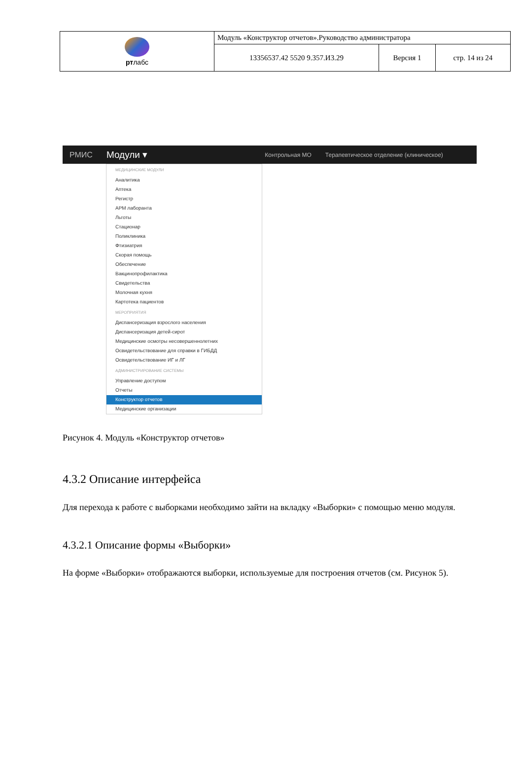| рт лабс | Модуль «Конструктор отчетов».Руководство администратора | | |
| | 13356537.42 5520 9.357.И3.29 | Версия 1 | стр. 14 из 24 |
РМИС Модули ▾ Контрольная МО Терапевтическое отделение (клиническое)
МЕДИЦИНСКИЕ МОДУЛИ
Аналитика
Аптека
Регистр
АРМ лаборанта
Льготы
Стационар
Поликлиника
Фтизиатрия
Скорая помощь
Обеспечение
Вакцинопрофилактика
Свидетельства
Молочная кухня
Картотека пациентов
МЕРОПРИЯТИЯ
Диспансеризация взрослого населения
Диспансеризация детей-сирот
Медицинские осмотры несовершеннолетних
Освидетельствование для справки в ГИБДД
Освидетельствование ИГ и ЛГ
АДМИНИСТРИРОВАНИЕ СИСТЕМЫ
Управление доступом
Отчеты
Конструктор отчетов
Медицинские организации
Рисунок 4. Модуль «Конструктор отчетов»
4.3.2 Описание интерфейса
Для перехода к работе с выборками необходимо зайти на вкладку «Выборки» с помощью меню модуля.
4.3.2.1 Описание формы «Выборки»
На форме «Выборки» отображаются выборки, используемые для построения отчетов (см. Рисунок 5).